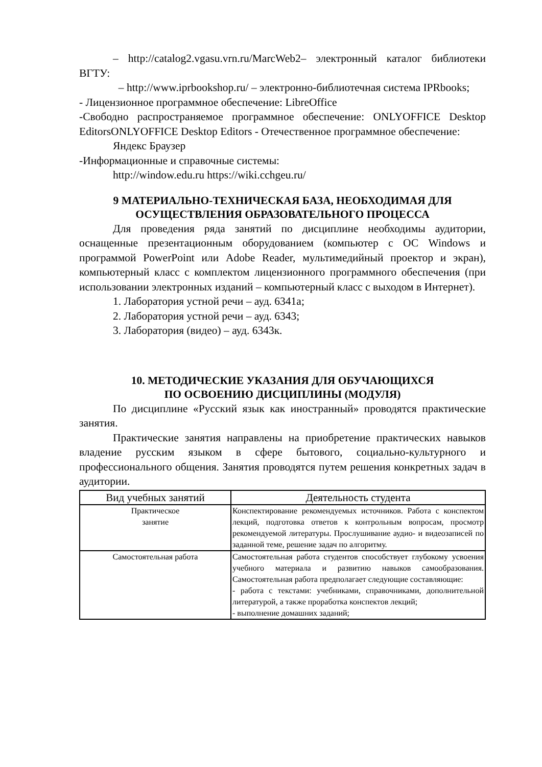– http://catalog2.vgasu.vrn.ru/MarcWeb2– электронный каталог библиотеки ВГТУ:
– http://www.iprbookshop.ru/ – электронно-библиотечная система IPRbooks;
- Лицензионное программное обеспечение: LibreOffice
-Свободно распространяемое программное обеспечение: ONLYOFFICE Desktop EditorsONLYOFFICE Desktop Editors - Отечественное программное обеспечение:
Яндекс Браузер
-Информационные и справочные системы:
http://window.edu.ru https://wiki.cchgeu.ru/
9 МАТЕРИАЛЬНО-ТЕХНИЧЕСКАЯ БАЗА, НЕОБХОДИМАЯ ДЛЯ ОСУЩЕСТВЛЕНИЯ ОБРАЗОВАТЕЛЬНОГО ПРОЦЕССА
Для проведения ряда занятий по дисциплине необходимы аудитории, оснащенные презентационным оборудованием (компьютер с ОС Windows и программой PowerPoint или Adobe Reader, мультимедийный проектор и экран), компьютерный класс с комплектом лицензионного программного обеспечения (при использовании электронных изданий – компьютерный класс с выходом в Интернет).
1. Лаборатория устной речи – ауд. 6341а;
2. Лаборатория устной речи – ауд. 6343;
3. Лаборатория (видео) – ауд. 6343к.
10. МЕТОДИЧЕСКИЕ УКАЗАНИЯ ДЛЯ ОБУЧАЮЩИХСЯ
ПО ОСВОЕНИЮ ДИСЦИПЛИНЫ (МОДУЛЯ)
По дисциплине «Русский язык как иностранный» проводятся практические занятия.
Практические занятия направлены на приобретение практических навыков владение русским языком в сфере бытового, социально-культурного и профессионального общения. Занятия проводятся путем решения конкретных задач в аудитории.
| Вид учебных занятий | Деятельность студента |
| --- | --- |
| Практическое занятие | Конспектирование рекомендуемых источников. Работа с конспектом лекций, подготовка ответов к контрольным вопросам, просмотр рекомендуемой литературы. Прослушивание аудио- и видеозаписей по заданной теме, решение задач по алгоритму. |
| Самостоятельная работа | Самостоятельная работа студентов способствует глубокому усвоения учебного материала и развитию навыков самообразования. Самостоятельная работа предполагает следующие составляющие: - работа с текстами: учебниками, справочниками, дополнительной литературой, а также проработка конспектов лекций; - выполнение домашних заданий; |